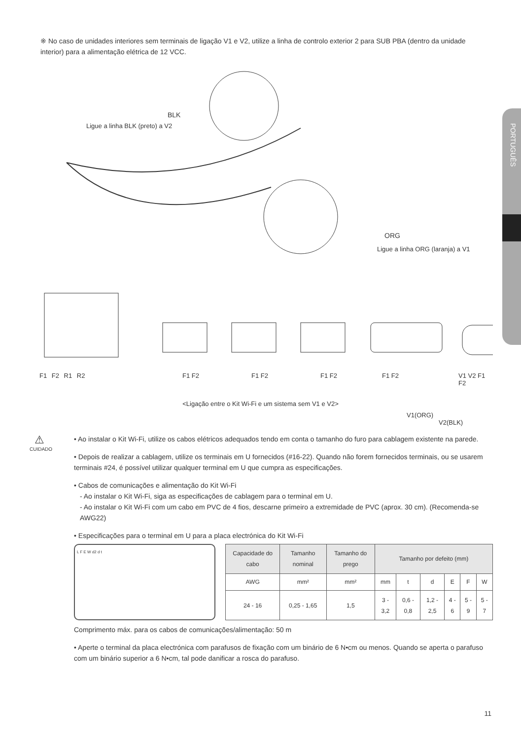PORTUGUÊS
※ No caso de unidades interiores sem terminais de ligação V1 e V2, utilize a linha de controlo exterior 2 para SUB PBA (dentro da unidade interior) para a alimentação elétrica de 12 VCC.
BLK
Ligue a linha BLK (preto) a V2
ORG
Ligue a linha ORG (laranja) a V1
F1 F2 R1 R2 F1 F2 F1 F2 F1 F2 F1 F2 V1 V2 F1 F2
V1(ORG)
V2(BLK)
<Ligação entre o Kit Wi-Fi e um sistema sem V1 e V2>
⚠
CUIDADO
• Ao instalar o Kit Wi-Fi, utilize os cabos elétricos adequados tendo em conta o tamanho do furo para cablagem existente na parede.
• Depois de realizar a cablagem, utilize os terminais em U fornecidos (#16-22). Quando não forem fornecidos terminais, ou se usarem terminais #24, é possível utilizar qualquer terminal em U que cumpra as especificações.
• Cabos de comunicações e alimentação do Kit Wi-Fi
- Ao instalar o Kit Wi-Fi, siga as especificações de cablagem para o terminal em U.
- Ao instalar o Kit Wi-Fi com um cabo em PVC de 4 fios, descarne primeiro a extremidade de PVC (aprox. 30 cm). (Recomenda-se AWG22)
• Especificações para o terminal em U para a placa electrónica do Kit Wi-Fi
L F E W d2 d t
| Capacidade do cabo | Tamanho nominal | Tamanho do prego | Tamanho por defeito (mm) | | | | | |
| --- | --- | --- | --- | --- | --- | --- | --- | --- |
| AWG | mm² | mm² | mm | t | d | E | F | W |
| 24 - 16 | 0,25 - 1,65 | 1,5 | 3 - 3,2 | 0,6 - 0,8 | 1,2 - 2,5 | 4 - 6 | 5 - 9 | 5 - 7 |
Comprimento máx. para os cabos de comunicações/alimentação: 50 m
• Aperte o terminal da placa electrónica com parafusos de fixação com um binário de 6 N•cm ou menos. Quando se aperta o parafuso com um binário superior a 6 N•cm, tal pode danificar a rosca do parafuso.
11